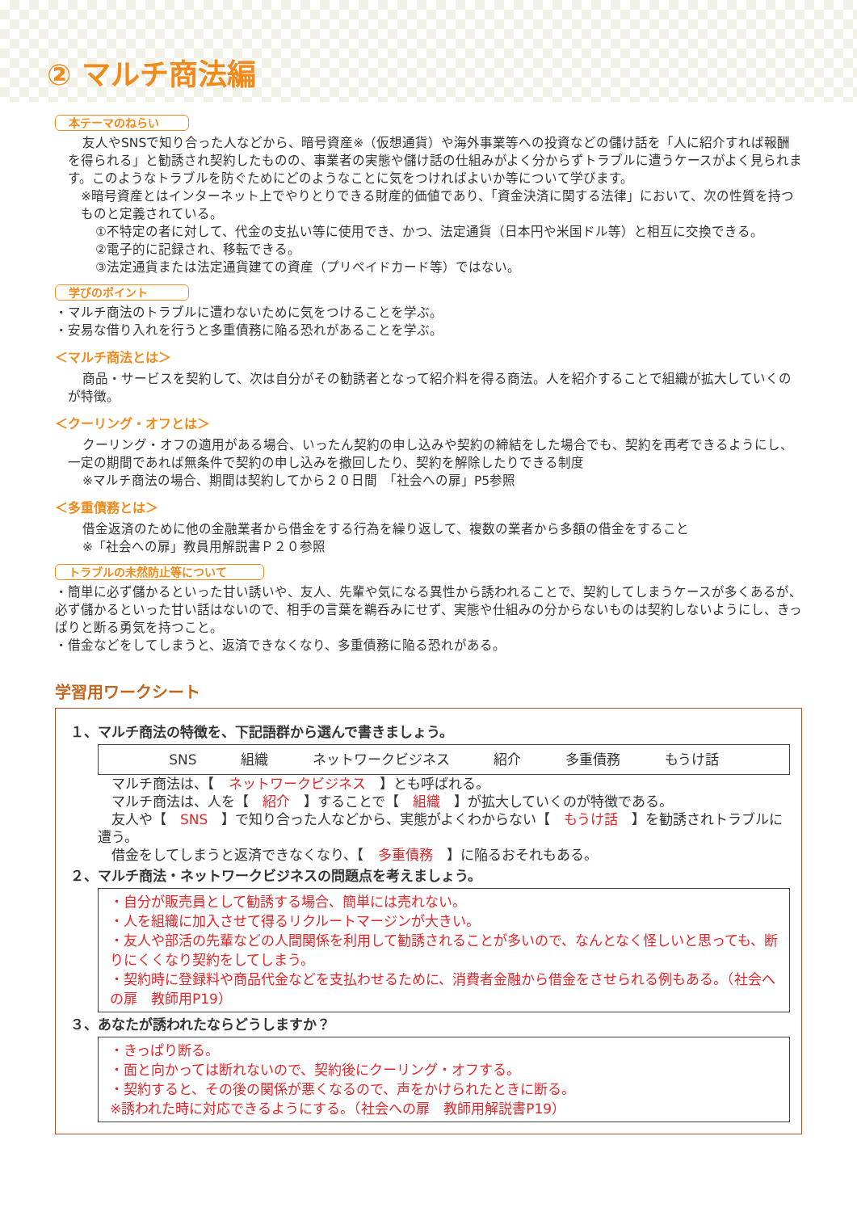② マルチ商法編
本テーマのねらい
友人やSNSで知り合った人などから、暗号資産※（仮想通貨）や海外事業等への投資などの儲け話を「人に紹介すれば報酬を得られる」と勧誘され契約したものの、事業者の実態や儲け話の仕組みがよく分からずトラブルに遭うケースがよく見られます。このようなトラブルを防ぐためにどのようなことに気をつければよいか等について学びます。
※暗号資産とはインターネット上でやりとりできる財産的価値であり、「資金決済に関する法律」において、次の性質を持つものと定義されている。
①不特定の者に対して、代金の支払い等に使用でき、かつ、法定通貨（日本円や米国ドル等）と相互に交換できる。
②電子的に記録され、移転できる。
③法定通貨または法定通貨建ての資産（プリペイドカード等）ではない。
学びのポイント
・マルチ商法のトラブルに遭わないために気をつけることを学ぶ。
・安易な借り入れを行うと多重債務に陥る恐れがあることを学ぶ。
＜マルチ商法とは＞
商品・サービスを契約して、次は自分がその勧誘者となって紹介料を得る商法。人を紹介することで組織が拡大していくのが特徴。
＜クーリング・オフとは＞
クーリング・オフの適用がある場合、いったん契約の申し込みや契約の締結をした場合でも、契約を再考できるようにし、一定の期間であれば無条件で契約の申し込みを撤回したり、契約を解除したりできる制度
※マルチ商法の場合、期間は契約してから２０日間　「社会への扉」P5参照
＜多重債務とは＞
借金返済のために他の金融業者から借金をする行為を繰り返して、複数の業者から多額の借金をすること
※「社会への扉」教員用解説書Ｐ２０参照
トラブルの未然防止等について
・簡単に必ず儲かるといった甘い誘いや、友人、先輩や気になる異性から誘われることで、契約してしまうケースが多くあるが、必ず儲かるといった甘い話はないので、相手の言葉を鵜呑みにせず、実態や仕組みの分からないものは契約しないようにし、きっぱりと断る勇気を持つこと。
・借金などをしてしまうと、返済できなくなり、多重債務に陥る恐れがある。
学習用ワークシート
１、マルチ商法の特徴を、下記語群から選んで書きましょう。
SNS 組織 ネットワークビジネス 紹介 多重債務 もうけ話
　マルチ商法は、【　ネットワークビジネス　】とも呼ばれる。
　マルチ商法は、人を【　紹介　】することで【　組織　】が拡大していくのが特徴である。
　友人や【　SNS　】で知り合った人などから、実態がよくわからない【　もうけ話　】を勧誘されトラブルに遭う。
　借金をしてしまうと返済できなくなり、【　多重債務　】に陥るおそれもある。
２、マルチ商法・ネットワークビジネスの問題点を考えましょう。
・自分が販売員として勧誘する場合、簡単には売れない。
・人を組織に加入させて得るリクルートマージンが大きい。
・友人や部活の先輩などの人間関係を利用して勧誘されることが多いので、なんとなく怪しいと思っても、断りにくくなり契約をしてしまう。
・契約時に登録料や商品代金などを支払わせるために、消費者金融から借金をさせられる例もある。（社会への扉　教師用P19）
３、あなたが誘われたならどうしますか？
・きっぱり断る。
・面と向かっては断れないので、契約後にクーリング・オフする。
・契約すると、その後の関係が悪くなるので、声をかけられたときに断る。
※誘われた時に対応できるようにする。（社会への扉　教師用解説書P19）